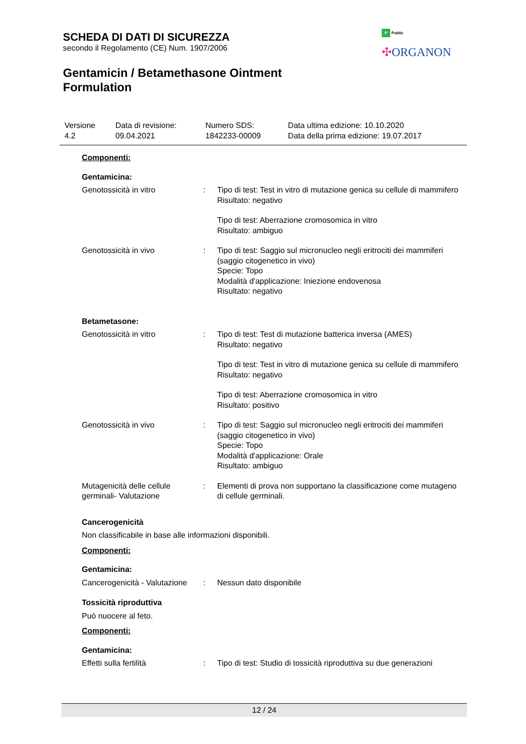SCHEDA DI DATI DI SICUREZZA
secondo il Regolamento (CE) Num. 1907/2006
Gentamicin / Betamethasone Ointment
Formulation
P Public
✣ORGANON
| Versione 4.2 | Data di revisione: 09.04.2021 | Numero SDS: 1842233-00009 | Data ultima edizione: 10.10.2020 Data della prima edizione: 19.07.2017 |
Componenti:
Gentamicina:
| Genotossicità in vitro | : | Tipo di test: Test in vitro di mutazione genica su cellule di mammifero Risultato: negativo Tipo di test: Aberrazione cromosomica in vitro Risultato: ambiguo |
| Genotossicità in vivo | : | Tipo di test: Saggio sul micronucleo negli eritrociti dei mammiferi (saggio citogenetico in vivo) Specie: Topo Modalità d'applicazione: Iniezione endovenosa Risultato: negativo |
Betametasone:
| Genotossicità in vitro | : | Tipo di test: Test di mutazione batterica inversa (AMES) Risultato: negativo Tipo di test: Test in vitro di mutazione genica su cellule di mammifero Risultato: negativo Tipo di test: Aberrazione cromosomica in vitro Risultato: positivo |
| Genotossicità in vivo | : | Tipo di test: Saggio sul micronucleo negli eritrociti dei mammiferi (saggio citogenetico in vivo) Specie: Topo Modalità d'applicazione: Orale Risultato: ambiguo |
| Mutagenicità delle cellule germinali- Valutazione | : | Elementi di prova non supportano la classificazione come mutageno di cellule germinali. |
Cancerogenicità
Non classificabile in base alle informazioni disponibili.
Componenti:
Gentamicina:
| Cancerogenicità - Valutazione | : | Nessun dato disponibile |
Tossicità riproduttiva
Può nuocere al feto.
Componenti:
Gentamicina:
| Effetti sulla fertilità | : | Tipo di test: Studio di tossicità riproduttiva su due generazioni |
12 / 24